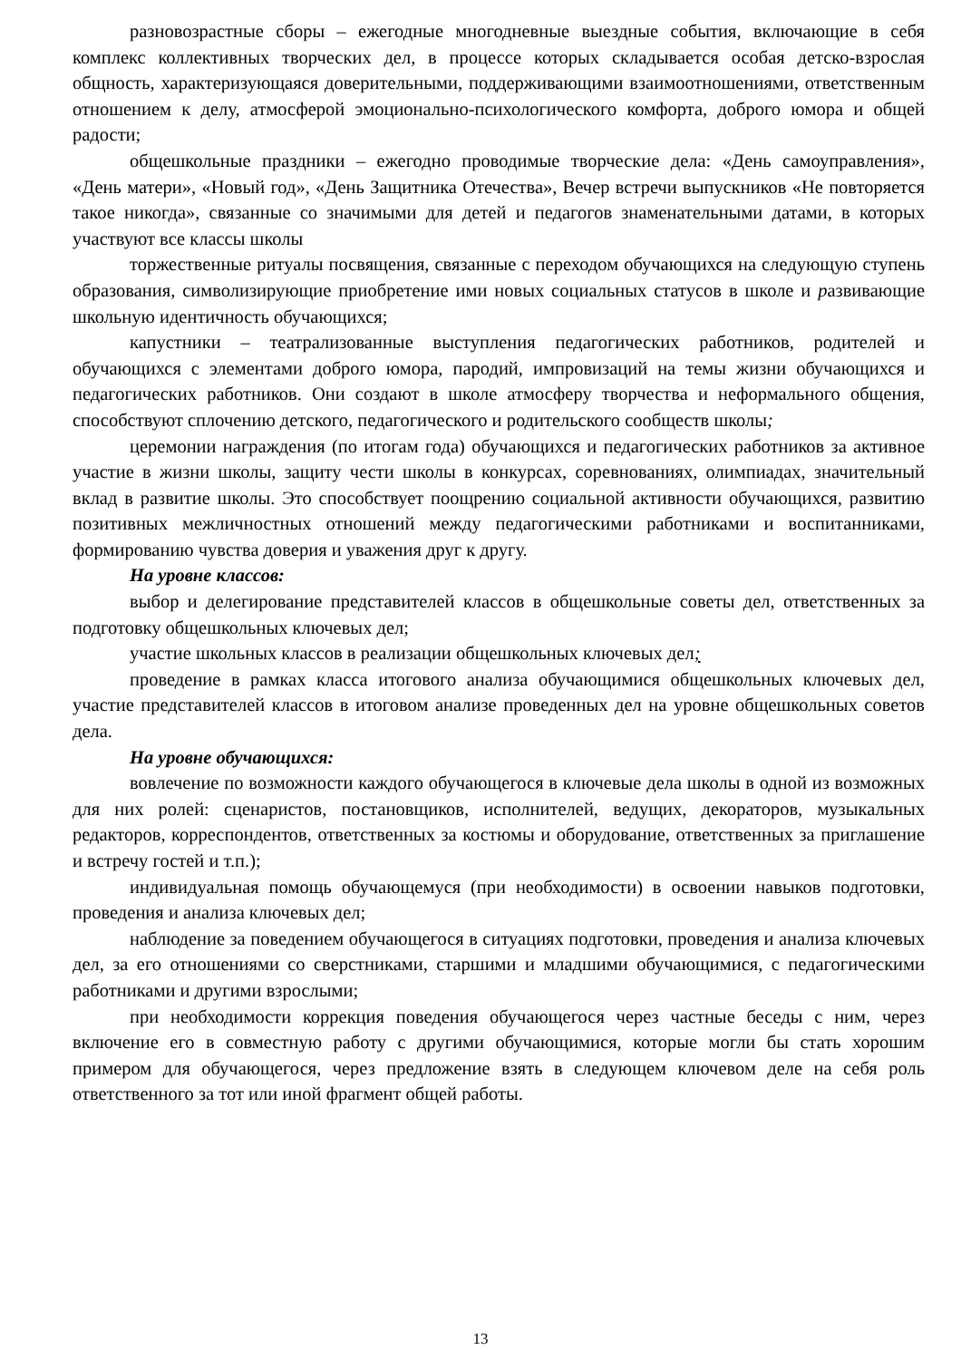разновозрастные сборы – ежегодные многодневные выездные события, включающие в себя комплекс коллективных творческих дел, в процессе которых складывается особая детско-взрослая общность, характеризующаяся доверительными, поддерживающими взаимоотношениями, ответственным отношением к делу, атмосферой эмоционально-психологического комфорта, доброго юмора и общей радости;
общешкольные праздники – ежегодно проводимые творческие дела: «День самоуправления», «День матери», «Новый год», «День Защитника Отечества», Вечер встречи выпускников «Не повторяется такое никогда», связанные со значимыми для детей и педагогов знаменательными датами, в которых участвуют все классы школы
торжественные ритуалы посвящения, связанные с переходом обучающихся на следующую ступень образования, символизирующие приобретение ими новых социальных статусов в школе и развивающие школьную идентичность обучающихся;
капустники – театрализованные выступления педагогических работников, родителей и обучающихся с элементами доброго юмора, пародий, импровизаций на темы жизни обучающихся и педагогических работников. Они создают в школе атмосферу творчества и неформального общения, способствуют сплочению детского, педагогического и родительского сообществ школы;
церемонии награждения (по итогам года) обучающихся и педагогических работников за активное участие в жизни школы, защиту чести школы в конкурсах, соревнованиях, олимпиадах, значительный вклад в развитие школы. Это способствует поощрению социальной активности обучающихся, развитию позитивных межличностных отношений между педагогическими работниками и воспитанниками, формированию чувства доверия и уважения друг к другу.
На уровне классов:
выбор и делегирование представителей классов в общешкольные советы дел, ответственных за подготовку общешкольных ключевых дел;
участие школьных классов в реализации общешкольных ключевых дел;
проведение в рамках класса итогового анализа обучающимися общешкольных ключевых дел, участие представителей классов в итоговом анализе проведенных дел на уровне общешкольных советов дела.
На уровне обучающихся:
вовлечение по возможности каждого обучающегося в ключевые дела школы в одной из возможных для них ролей: сценаристов, постановщиков, исполнителей, ведущих, декораторов, музыкальных редакторов, корреспондентов, ответственных за костюмы и оборудование, ответственных за приглашение и встречу гостей и т.п.);
индивидуальная помощь обучающемуся (при необходимости) в освоении навыков подготовки, проведения и анализа ключевых дел;
наблюдение за поведением обучающегося в ситуациях подготовки, проведения и анализа ключевых дел, за его отношениями со сверстниками, старшими и младшими обучающимися, с педагогическими работниками и другими взрослыми;
при необходимости коррекция поведения обучающегося через частные беседы с ним, через включение его в совместную работу с другими обучающимися, которые могли бы стать хорошим примером для обучающегося, через предложение взять в следующем ключевом деле на себя роль ответственного за тот или иной фрагмент общей работы.
13